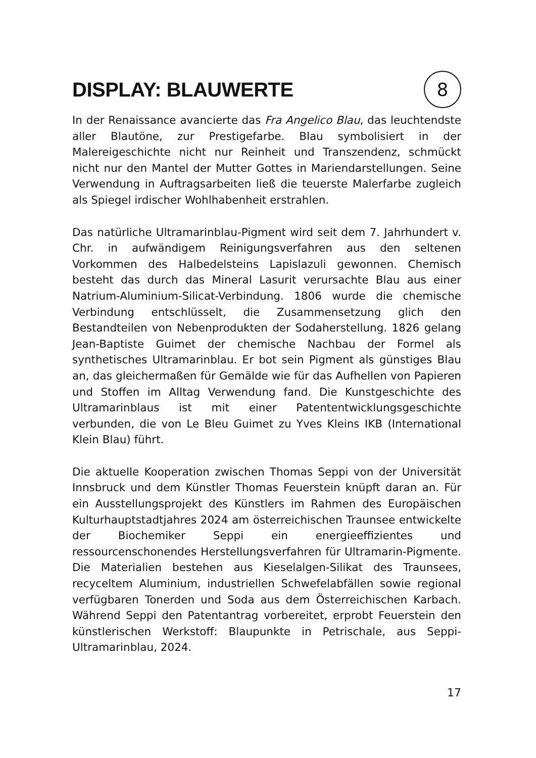DISPLAY: BLAUWERTE
8
In der Renaissance avancierte das Fra Angelico Blau, das leuchtendste aller Blautöne, zur Prestigefarbe. Blau symbolisiert in der Malereigeschichte nicht nur Reinheit und Transzendenz, schmückt nicht nur den Mantel der Mutter Gottes in Mariendarstellungen. Seine Verwendung in Auftragsarbeiten ließ die teuerste Malerfarbe zugleich als Spiegel irdischer Wohlhabenheit erstrahlen.
Das natürliche Ultramarinblau-Pigment wird seit dem 7. Jahrhundert v. Chr. in aufwändigem Reinigungsverfahren aus den seltenen Vorkommen des Halbedelsteins Lapislazuli gewonnen. Chemisch besteht das durch das Mineral Lasurit verursachte Blau aus einer Natrium-Aluminium-Silicat-Verbindung. 1806 wurde die chemische Verbindung entschlüsselt, die Zusammensetzung glich den Bestandteilen von Nebenprodukten der Sodaherstellung. 1826 gelang Jean-Baptiste Guimet der chemische Nachbau der Formel als synthetisches Ultramarinblau. Er bot sein Pigment als günstiges Blau an, das gleichermaßen für Gemälde wie für das Aufhellen von Papieren und Stoffen im Alltag Verwendung fand. Die Kunstgeschichte des Ultramarinblaus ist mit einer Patententwicklungsgeschichte verbunden, die von Le Bleu Guimet zu Yves Kleins IKB (International Klein Blau) führt.
Die aktuelle Kooperation zwischen Thomas Seppi von der Universität Innsbruck und dem Künstler Thomas Feuerstein knüpft daran an. Für ein Ausstellungsprojekt des Künstlers im Rahmen des Europäischen Kulturhauptstadtjahres 2024 am österreichischen Traunsee entwickelte der Biochemiker Seppi ein energieeffizientes und ressourcenschonendes Herstellungsverfahren für Ultramarin-Pigmente. Die Materialien bestehen aus Kieselalgen-Silikat des Traunsees, recyceltem Aluminium, industriellen Schwefelabfällen sowie regional verfügbaren Tonerden und Soda aus dem Österreichischen Karbach. Während Seppi den Patentantrag vorbereitet, erprobt Feuerstein den künstlerischen Werkstoff: Blaupunkte in Petrischale, aus Seppi-Ultramarinblau, 2024.
17